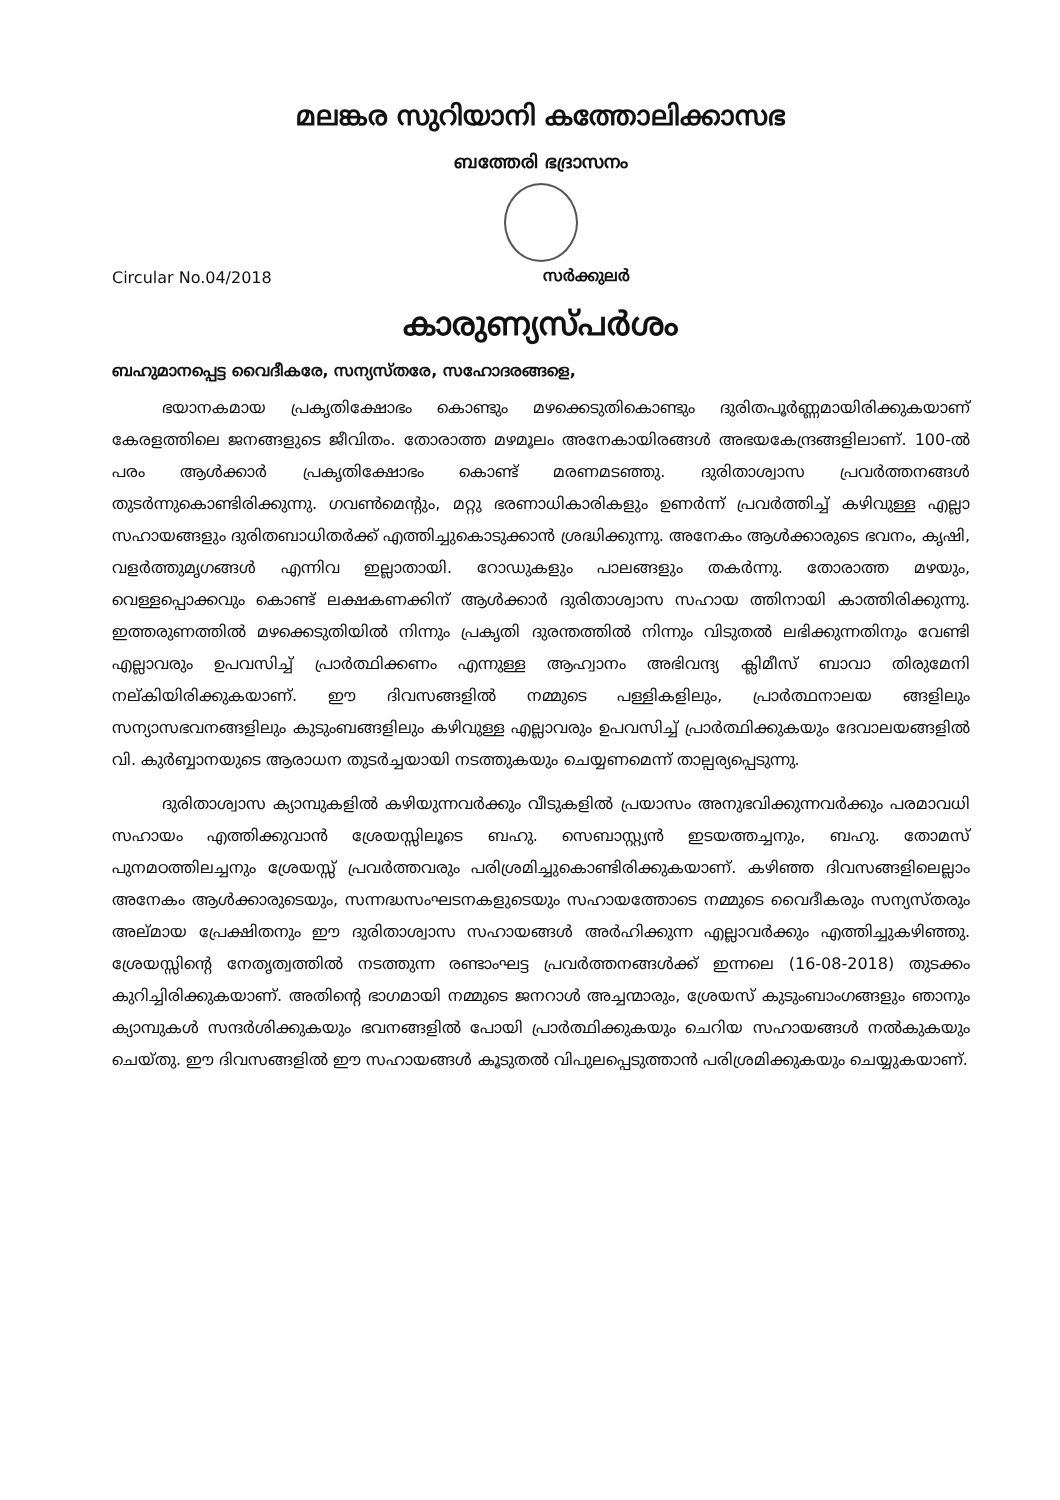മലങ്കര സുറിയാനി കത്തോലിക്കാസഭ
ബത്തേരി ഭദ്രാസനം
Circular No.04/2018 സർക്കുലർ
കാരുണ്യസ്പർശം
ബഹുമാനപ്പെട്ട വൈദീകരേ, സന്യസ്തരേ, സഹോദരങ്ങളെ,
ഭയാനകമായ പ്രകൃതിക്ഷോഭം കൊണ്ടും മഴക്കെടുതികൊണ്ടും ദുരിതപൂർണ്ണമായിരിക്കുകയാണ് കേരളത്തിലെ ജനങ്ങളുടെ ജീവിതം. തോരാത്ത മഴമൂലം അനേകായിരങ്ങൾ അഭയകേന്ദ്രങ്ങളിലാണ്. 100-ൽ പരം ആൾക്കാർ പ്രകൃതിക്ഷോഭം കൊണ്ട് മരണമടഞ്ഞു. ദുരിതാശ്വാസ പ്രവർത്തനങ്ങൾ തുടർന്നുകൊണ്ടിരിക്കുന്നു. ഗവൺമെന്റും, മറ്റു ഭരണാധികാരികളും ഉണർന്ന് പ്രവർത്തിച്ച് കഴിവുള്ള എല്ലാ സഹായങ്ങളും ദുരിതബാധിതർക്ക് എത്തിച്ചുകൊടുക്കാൻ ശ്രദ്ധിക്കുന്നു. അനേകം ആൾക്കാരുടെ ഭവനം, കൃഷി, വളർത്തുമൃഗങ്ങൾ എന്നിവ ഇല്ലാതായി. റോഡുകളും പാലങ്ങളും തകർന്നു. തോരാത്ത മഴയും, വെള്ളപ്പൊക്കവും കൊണ്ട് ലക്ഷകണക്കിന് ആൾക്കാർ ദുരിതാശ്വാസ സഹായ ത്തിനായി കാത്തിരിക്കുന്നു. ഇത്തരുണത്തിൽ മഴക്കെടുതിയിൽ നിന്നും പ്രകൃതി ദുരന്തത്തിൽ നിന്നും വിടുതൽ ലഭിക്കുന്നതിനും വേണ്ടി എല്ലാവരും ഉപവസിച്ച് പ്രാർത്ഥിക്കണം എന്നുള്ള ആഹ്വാനം അഭിവന്ദ്യ ക്ലിമീസ് ബാവാ തിരുമേനി നല്കിയിരിക്കുകയാണ്. ഈ ദിവസങ്ങളിൽ നമ്മുടെ പള്ളികളിലും, പ്രാർത്ഥനാലയ ങ്ങളിലും സന്യാസഭവനങ്ങളിലും കുടുംബങ്ങളിലും കഴിവുള്ള എല്ലാവരും ഉപവസിച്ച് പ്രാർത്ഥിക്കുകയും ദേവാലയങ്ങളിൽ വി. കുർബ്ബാനയുടെ ആരാധന തുടർച്ചയായി നടത്തുകയും ചെയ്യണമെന്ന് താല്പര്യപ്പെടുന്നു.
ദുരിതാശ്വാസ ക്യാമ്പുകളിൽ കഴിയുന്നവർക്കും വീടുകളിൽ പ്രയാസം അനുഭവിക്കുന്നവർക്കും പരമാവധി സഹായം എത്തിക്കുവാൻ ശ്രേയസ്സിലൂടെ ബഹു. സെബാസ്റ്റ്യൻ ഇടയത്തച്ചനും, ബഹു. തോമസ് പുനമഠത്തിലച്ചനും ശ്രേയസ്സ് പ്രവർത്തവരും പരിശ്രമിച്ചുകൊണ്ടിരിക്കുകയാണ്. കഴിഞ്ഞ ദിവസങ്ങളിലെല്ലാം അനേകം ആൾക്കാരുടെയും, സന്നദ്ധസംഘടനകളുടെയും സഹായത്തോടെ നമ്മുടെ വൈദീകരും സന്യസ്തരും അല്മായ പ്രേക്ഷിതനും ഈ ദുരിതാശ്വാസ സഹായങ്ങൾ അർഹിക്കുന്ന എല്ലാവർക്കും എത്തിച്ചുകഴിഞ്ഞു. ശ്രേയസ്സിന്റെ നേതൃത്വത്തിൽ നടത്തുന്ന രണ്ടാംഘട്ട പ്രവർത്തനങ്ങൾക്ക് ഇന്നലെ (16-08-2018) തുടക്കം കുറിച്ചിരിക്കുകയാണ്. അതിന്റെ ഭാഗമായി നമ്മുടെ ജനറാൾ അച്ചന്മാരും, ശ്രേയസ് കുടുംബാംഗങ്ങളും ഞാനും ക്യാമ്പുകൾ സന്ദർശിക്കുകയും ഭവനങ്ങളിൽ പോയി പ്രാർത്ഥിക്കുകയും ചെറിയ സഹായങ്ങൾ നൽകുകയും ചെയ്തു. ഈ ദിവസങ്ങളിൽ ഈ സഹായങ്ങൾ കൂടുതൽ വിപുലപ്പെടുത്താൻ പരിശ്രമിക്കുകയും ചെയ്യുകയാണ്.